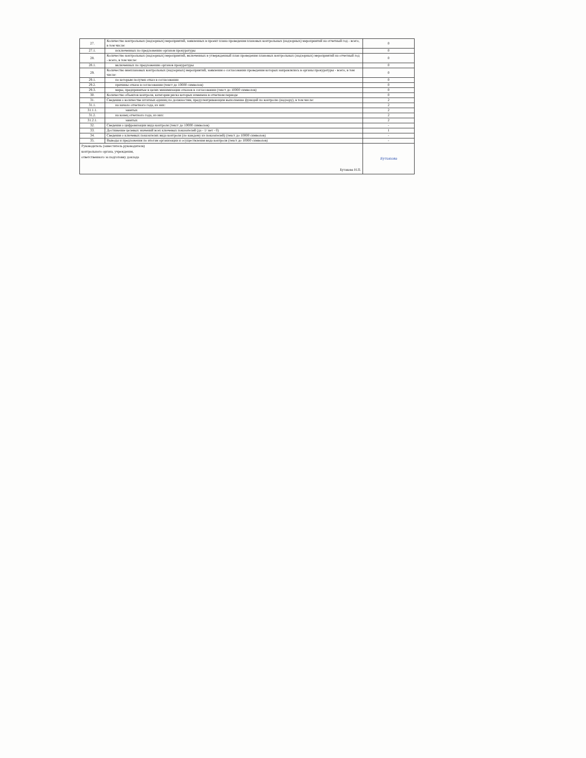| 27. | Количество контрольных (надзорных) мероприятий, заявленных в проект плана проведения плановых контрольных (надзорных) мероприятий на отчетный год - всего, в том числе: | 0 |
| 27.1. | исключенных по предложению органов прокуратуры | 0 |
| 28. | Количество контрольных (надзорных) мероприятий, включенных в утвержденный план проведения плановых контрольных (надзорных) мероприятий на отчетный год - всего, в том числе: | 0 |
| 28.1. | включенных по предложению органов прокуратуры | 0 |
| 29. | Количество внеплановых контрольных (надзорных) мероприятий, заявления о согласовании проведения которых направлялись в органы прокуратуры - всего, в том числе: | 0 |
| 29.1. | по которым получен отказ в согласовании | 0 |
| 29.2. | причины отказа в согласовании (текст до 10000 символов) | 0 |
| 29.3. | меры, предпринятые в целях минимизации отказов в согласовании (текст до 10000 символов) | 0 |
| 30. | Количество объектов контроля, категория риска которых изменена в отчетном периоде | 0 |
| 31. | Сведения о количестве штатных единиц по должностям, предусматривающим выполнение функций по контролю (надзору), в том числе: | 2 |
| 31.1. | на начало отчетного года, из них: | 2 |
| 31.1.1. | занятых | 2 |
| 31.2. | на конец отчетного года, из них: | 2 |
| 31.2.1. | занятых | 2 |
| 32. | Сведения о цифровизации вида контроля (текст до 10000 символов) | - |
| 33. | Достижение целевых значений всех ключевых показателей (да - 1/ нет - 0) | 1 |
| 34. | Сведения о ключевых показателях вида контроля (по каждому из показателей) (текст до 10000 символов) | - |
| 35. | Выводы и предложения по итогам организации и осуществления вида контроля (текст до 10000 символов) | - |
| Руководитель (заместитель руководителя) контрольного органа, учреждения, ответственного за подготовку доклада Бутакова Н.П. | | Бутакова |